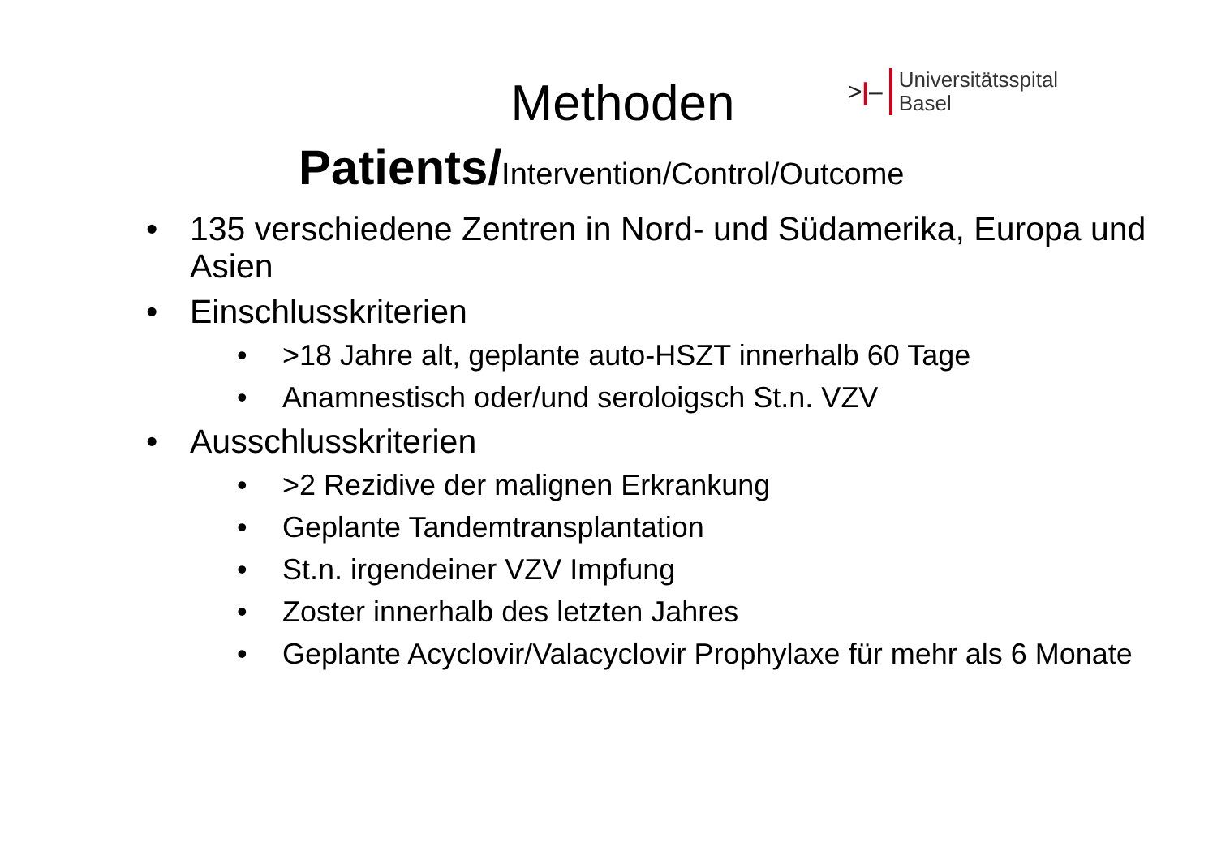>|–
Universitätsspital
Basel
Methoden
Patients/Intervention/Control/Outcome
135 verschiedene Zentren in Nord- und Südamerika, Europa und Asien
Einschlusskriterien
>18 Jahre alt, geplante auto-HSZT innerhalb 60 Tage
Anamnestisch oder/und seroloigsch St.n. VZV
Ausschlusskriterien
>2 Rezidive der malignen Erkrankung
Geplante Tandemtransplantation
St.n. irgendeiner VZV Impfung
Zoster innerhalb des letzten Jahres
Geplante Acyclovir/Valacyclovir Prophylaxe für mehr als 6 Monate